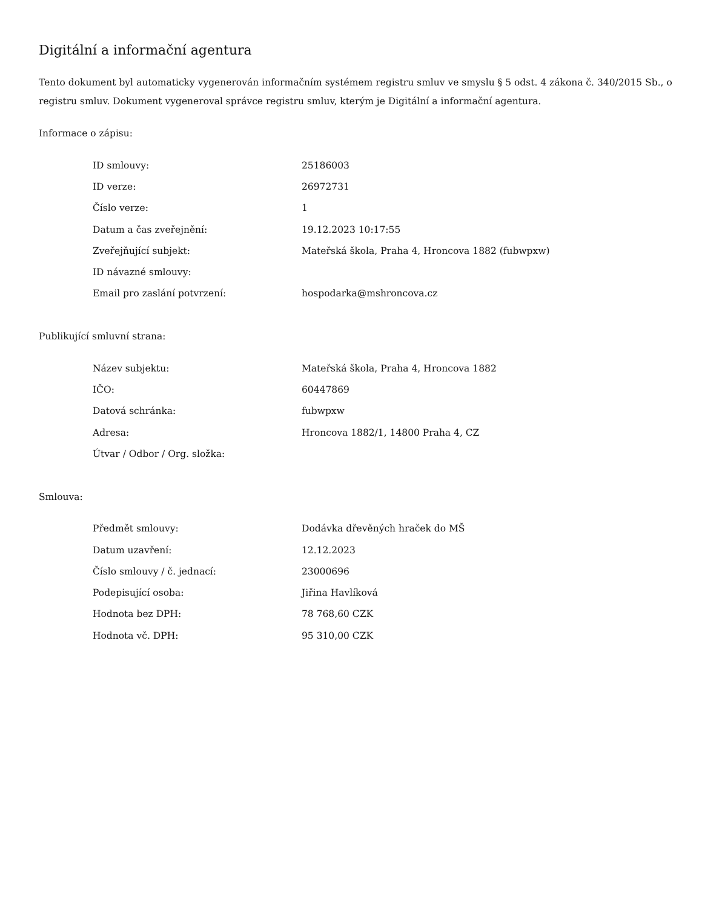Digitální a informační agentura
Tento dokument byl automaticky vygenerován informačním systémem registru smluv ve smyslu § 5 odst. 4 zákona č. 340/2015 Sb., o registru smluv. Dokument vygeneroval správce registru smluv, kterým je Digitální a informační agentura.
Informace o zápisu:
| ID smlouvy: | 25186003 |
| ID verze: | 26972731 |
| Číslo verze: | 1 |
| Datum a čas zveřejnění: | 19.12.2023 10:17:55 |
| Zveřejňující subjekt: | Mateřská škola, Praha 4, Hroncova 1882 (fubwpxw) |
| ID návazné smlouvy: | |
| Email pro zaslání potvrzení: | hospodarka@mshroncova.cz |
Publikující smluvní strana:
| Název subjektu: | Mateřská škola, Praha 4, Hroncova 1882 |
| IČO: | 60447869 |
| Datová schránka: | fubwpxw |
| Adresa: | Hroncova 1882/1, 14800 Praha 4, CZ |
| Útvar / Odbor / Org. složka: | |
Smlouva:
| Předmět smlouvy: | Dodávka dřevěných hraček do MŠ |
| Datum uzavření: | 12.12.2023 |
| Číslo smlouvy / č. jednací: | 23000696 |
| Podepisující osoba: | Jiřina Havlíková |
| Hodnota bez DPH: | 78 768,60 CZK |
| Hodnota vč. DPH: | 95 310,00 CZK |